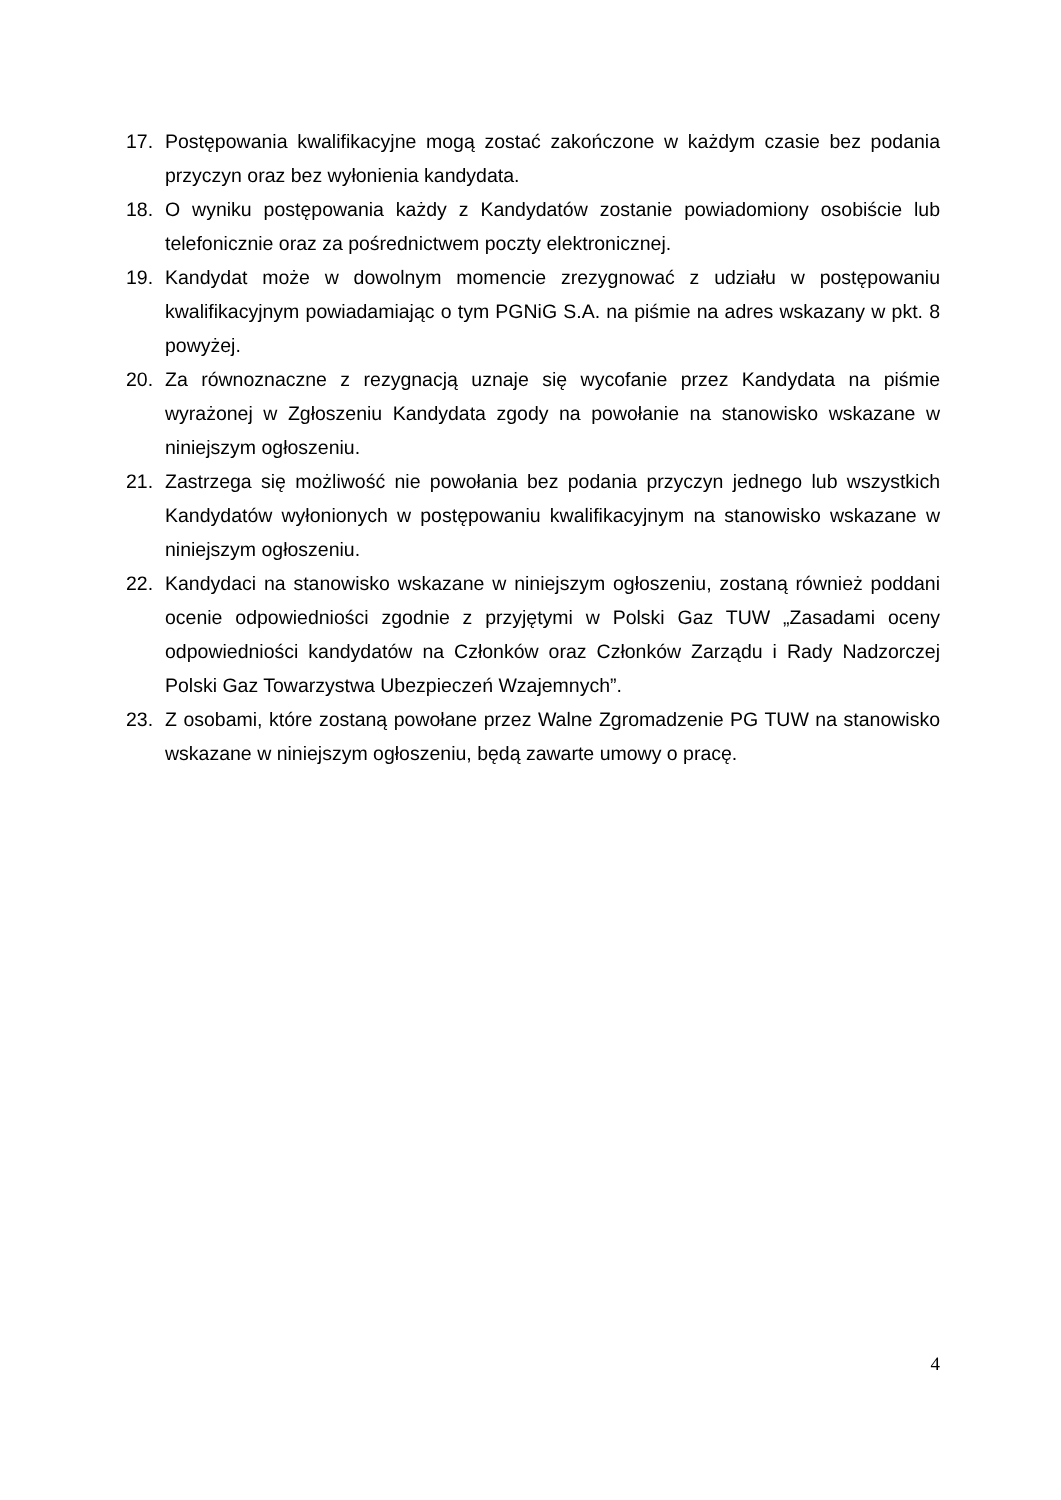17. Postępowania kwalifikacyjne mogą zostać zakończone w każdym czasie bez podania przyczyn oraz bez wyłonienia kandydata.
18. O wyniku postępowania każdy z Kandydatów zostanie powiadomiony osobiście lub telefonicznie oraz za pośrednictwem poczty elektronicznej.
19. Kandydat może w dowolnym momencie zrezygnować z udziału w postępowaniu kwalifikacyjnym powiadamiając o tym PGNiG S.A. na piśmie na adres wskazany w pkt. 8 powyżej.
20. Za równoznaczne z rezygnacją uznaje się wycofanie przez Kandydata na piśmie wyrażonej w Zgłoszeniu Kandydata zgody na powołanie na stanowisko wskazane w niniejszym ogłoszeniu.
21. Zastrzega się możliwość nie powołania bez podania przyczyn jednego lub wszystkich Kandydatów wyłonionych w postępowaniu kwalifikacyjnym na stanowisko wskazane w niniejszym ogłoszeniu.
22. Kandydaci na stanowisko wskazane w niniejszym ogłoszeniu, zostaną również poddani ocenie odpowiedniości zgodnie z przyjętymi w Polski Gaz TUW „Zasadami oceny odpowiedniości kandydatów na Członków oraz Członków Zarządu i Rady Nadzorczej Polski Gaz Towarzystwa Ubezpieczeń Wzajemnych”.
23. Z osobami, które zostaną powołane przez Walne Zgromadzenie PG TUW na stanowisko wskazane w niniejszym ogłoszeniu, będą zawarte umowy o pracę.
4